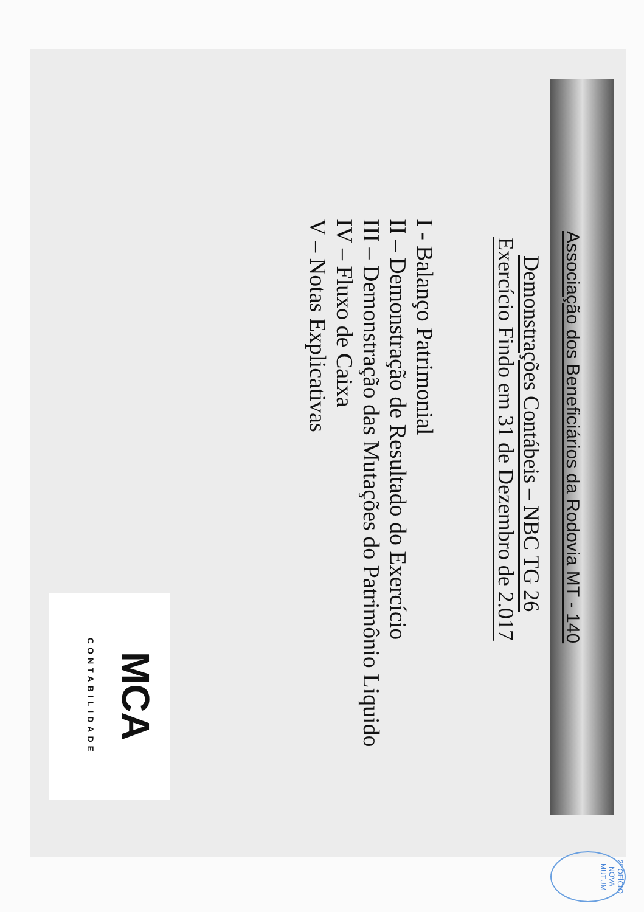Associação dos Beneficiários da Rodovia MT - 140
Demonstrações Contábeis – NBC TG 26
Exercício Findo em 31 de Dezembro de 2.017
I - Balanço Patrimonial
II – Demonstração de Resultado do Exercício
III – Demonstração das Mutações do Patrimônio Liquido
IV – Fluxo de Caixa
V – Notas Explicativas
MCA CONTABILIDADE
2º OFÍCIO NOVA MUTUM